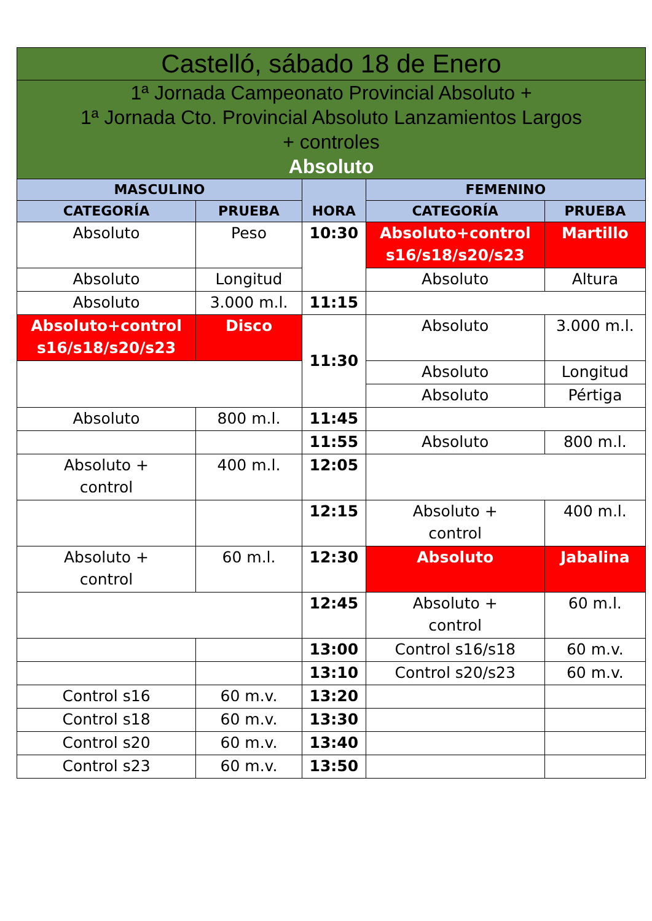| Castelló, sábado 18 de Enero | | | | |
| --- | --- | --- | --- | --- |
| 1ª Jornada Campeonato Provincial Absoluto + 1ª Jornada Cto. Provincial Absoluto Lanzamientos Largos + controles Absoluto | | | | |
| MASCULINO | | HORA | FEMENINO | |
| CATEGORÍA | PRUEBA | | CATEGORÍA | PRUEBA |
| Absoluto | Peso | 10:30 | Absoluto+control s16/s18/s20/s23 | Martillo |
| Absoluto | Longitud | | Absoluto | Altura |
| Absoluto | 3.000 m.l. | 11:15 | | |
| Absoluto+control s16/s18/s20/s23 | Disco | 11:30 | Absoluto | 3.000 m.l. |
| | | | Absoluto | Longitud |
| | | | Absoluto | Pértiga |
| Absoluto | 800 m.l. | 11:45 | | |
| | | 11:55 | Absoluto | 800 m.l. |
| Absoluto + control | 400 m.l. | 12:05 | | |
| | | 12:15 | Absoluto + control | 400 m.l. |
| Absoluto + control | 60 m.l. | 12:30 | Absoluto | Jabalina |
| | | 12:45 | Absoluto + control | 60 m.l. |
| | | 13:00 | Control s16/s18 | 60 m.v. |
| | | 13:10 | Control s20/s23 | 60 m.v. |
| Control s16 | 60 m.v. | 13:20 | | |
| Control s18 | 60 m.v. | 13:30 | | |
| Control s20 | 60 m.v. | 13:40 | | |
| Control s23 | 60 m.v. | 13:50 | | |